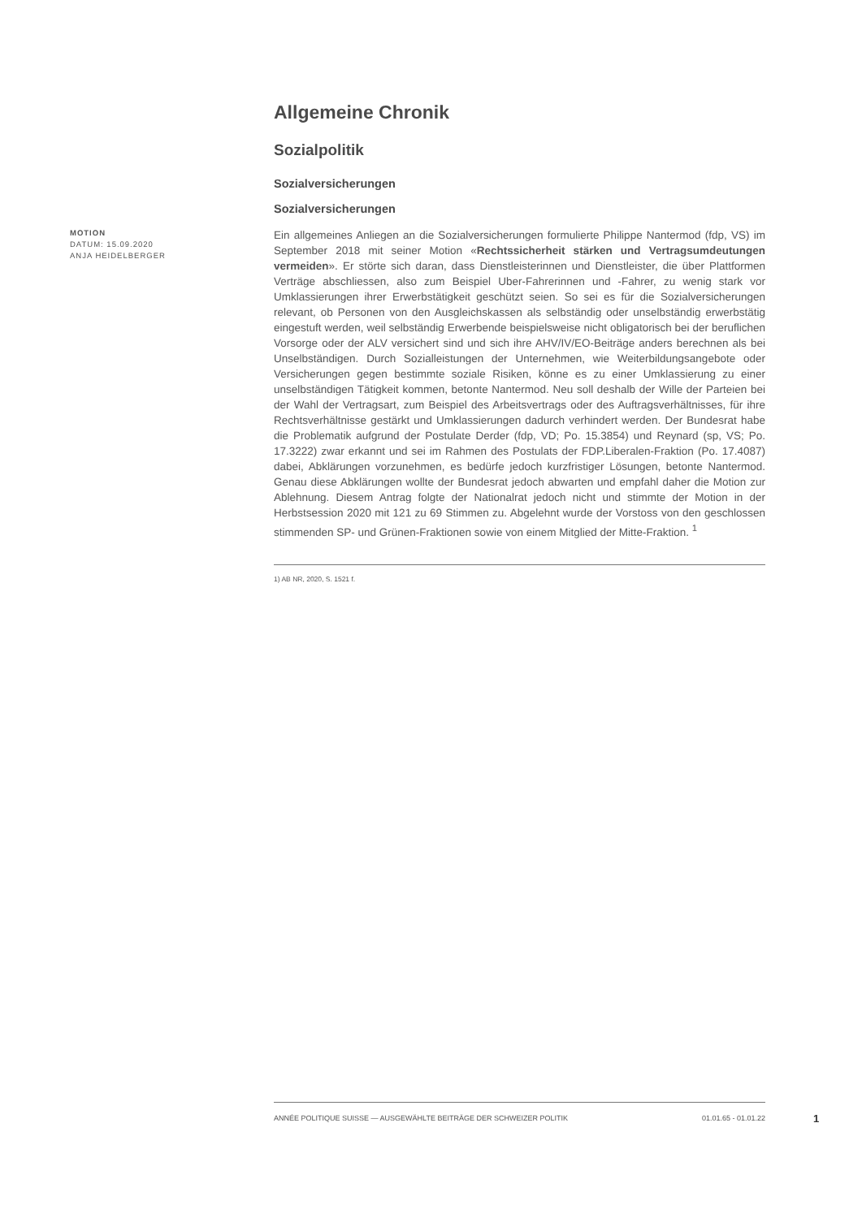Allgemeine Chronik
Sozialpolitik
Sozialversicherungen
Sozialversicherungen
MOTION
DATUM: 15.09.2020
ANJA HEIDELBERGER
Ein allgemeines Anliegen an die Sozialversicherungen formulierte Philippe Nantermod (fdp, VS) im September 2018 mit seiner Motion «Rechtssicherheit stärken und Vertragsumdeutungen vermeiden». Er störte sich daran, dass Dienstleisterinnen und Dienstleister, die über Plattformen Verträge abschliessen, also zum Beispiel Uber-Fahrerinnen und -Fahrer, zu wenig stark vor Umklassierungen ihrer Erwerbstätigkeit geschützt seien. So sei es für die Sozialversicherungen relevant, ob Personen von den Ausgleichskassen als selbständig oder unselbständig erwerbstätig eingestuft werden, weil selbständig Erwerbende beispielsweise nicht obligatorisch bei der beruflichen Vorsorge oder der ALV versichert sind und sich ihre AHV/IV/EO-Beiträge anders berechnen als bei Unselbständigen. Durch Sozialleistungen der Unternehmen, wie Weiterbildungsangebote oder Versicherungen gegen bestimmte soziale Risiken, könne es zu einer Umklassierung zu einer unselbständigen Tätigkeit kommen, betonte Nantermod. Neu soll deshalb der Wille der Parteien bei der Wahl der Vertragsart, zum Beispiel des Arbeitsvertrags oder des Auftragsverhältnisses, für ihre Rechtsverhältnisse gestärkt und Umklassierungen dadurch verhindert werden. Der Bundesrat habe die Problematik aufgrund der Postulate Derder (fdp, VD; Po. 15.3854) und Reynard (sp, VS; Po. 17.3222) zwar erkannt und sei im Rahmen des Postulats der FDP.Liberalen-Fraktion (Po. 17.4087) dabei, Abklärungen vorzunehmen, es bedürfe jedoch kurzfristiger Lösungen, betonte Nantermod. Genau diese Abklärungen wollte der Bundesrat jedoch abwarten und empfahl daher die Motion zur Ablehnung. Diesem Antrag folgte der Nationalrat jedoch nicht und stimmte der Motion in der Herbstsession 2020 mit 121 zu 69 Stimmen zu. Abgelehnt wurde der Vorstoss von den geschlossen stimmenden SP- und Grünen-Fraktionen sowie von einem Mitglied der Mitte-Fraktion. <sup>1</sup>
1) AB NR, 2020, S. 1521 f.
ANNÉE POLITIQUE SUISSE — AUSGEWÄHLTE BEITRÄGE DER SCHWEIZER POLITIK 01.01.65 - 01.01.22
1